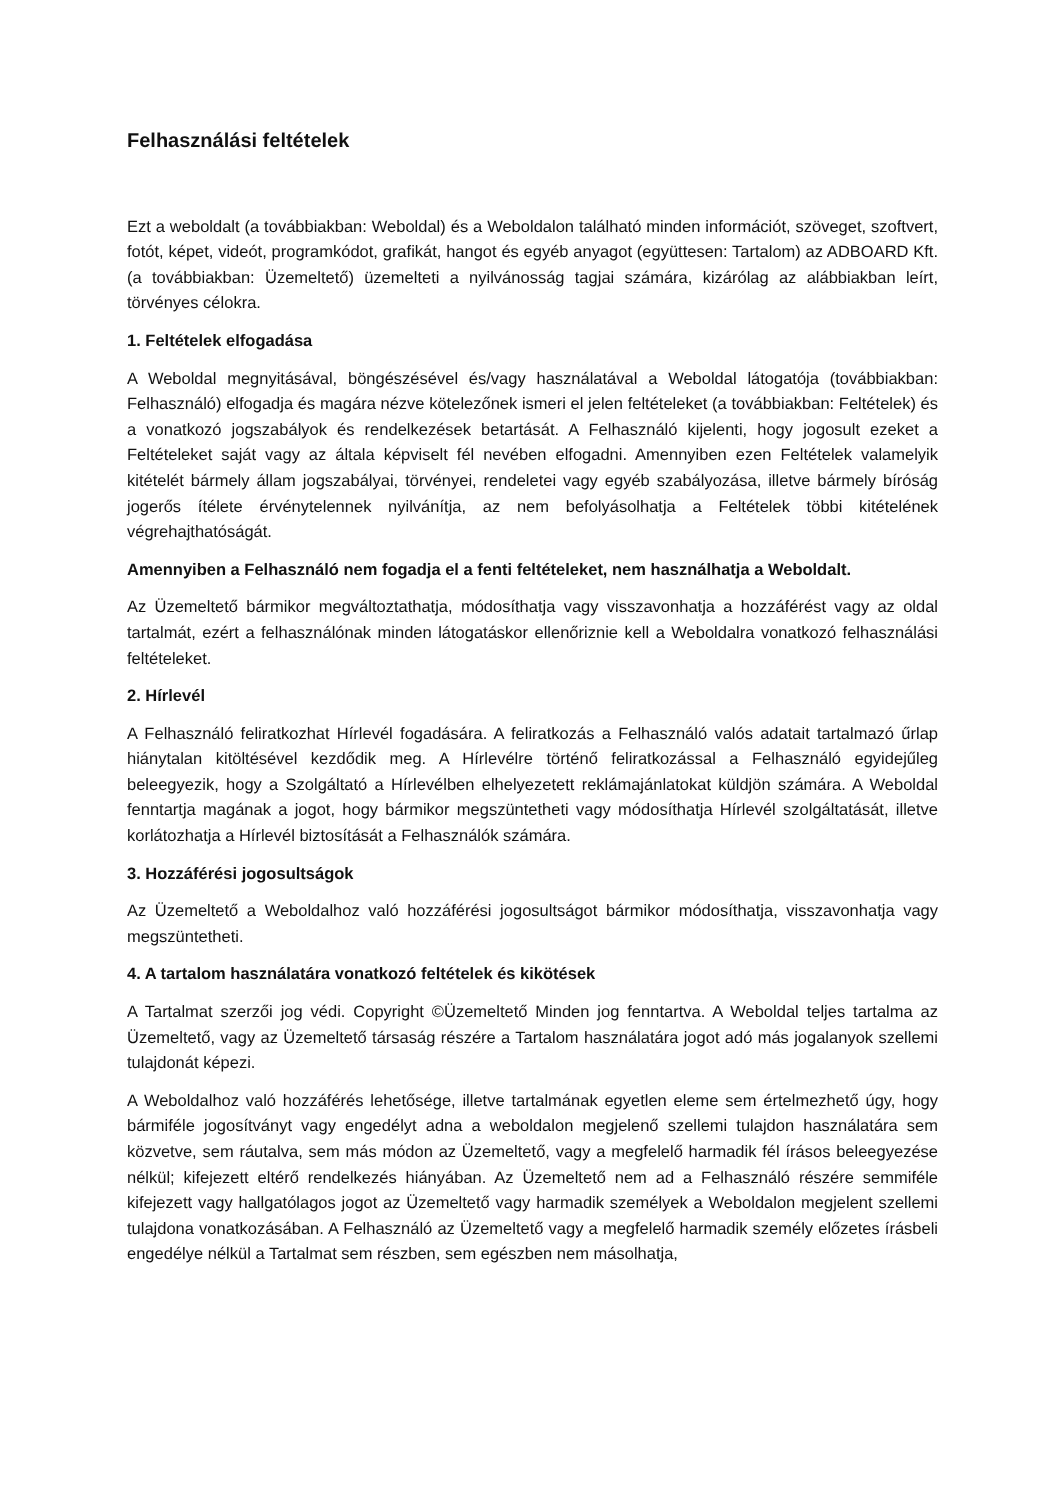Felhasználási feltételek
Ezt a weboldalt (a továbbiakban: Weboldal) és a Weboldalon található minden információt, szöveget, szoftvert, fotót, képet, videót, programkódot, grafikát, hangot és egyéb anyagot (együttesen: Tartalom) az ADBOARD Kft. (a továbbiakban: Üzemeltető) üzemelteti a nyilvánosság tagjai számára, kizárólag az alábbiakban leírt, törvényes célokra.
1. Feltételek elfogadása
A Weboldal megnyitásával, böngészésével és/vagy használatával a Weboldal látogatója (továbbiakban: Felhasználó) elfogadja és magára nézve kötelezőnek ismeri el jelen feltételeket (a továbbiakban: Feltételek) és a vonatkozó jogszabályok és rendelkezések betartását. A Felhasználó kijelenti, hogy jogosult ezeket a Feltételeket saját vagy az általa képviselt fél nevében elfogadni. Amennyiben ezen Feltételek valamelyik kitételét bármely állam jogszabályai, törvényei, rendeletei vagy egyéb szabályozása, illetve bármely bíróság jogerős ítélete érvénytelennek nyilvánítja, az nem befolyásolhatja a Feltételek többi kitételének végrehajthatóságát.
Amennyiben a Felhasználó nem fogadja el a fenti feltételeket, nem használhatja a Weboldalt.
Az Üzemeltető bármikor megváltoztathatja, módosíthatja vagy visszavonhatja a hozzáférést vagy az oldal tartalmát, ezért a felhasználónak minden látogatáskor ellenőriznie kell a Weboldalra vonatkozó felhasználási feltételeket.
2. Hírlevél
A Felhasználó feliratkozhat Hírlevél fogadására. A feliratkozás a Felhasználó valós adatait tartalmazó űrlap hiánytalan kitöltésével kezdődik meg. A Hírlevélre történő feliratkozással a Felhasználó egyidejűleg beleegyezik, hogy a Szolgáltató a Hírlevélben elhelyezetett reklámajánlatokat küldjön számára. A Weboldal fenntartja magának a jogot, hogy bármikor megszüntetheti vagy módosíthatja Hírlevél szolgáltatását, illetve korlátozhatja a Hírlevél biztosítását a Felhasználók számára.
3. Hozzáférési jogosultságok
Az Üzemeltető a Weboldalhoz való hozzáférési jogosultságot bármikor módosíthatja, visszavonhatja vagy megszüntetheti.
4. A tartalom használatára vonatkozó feltételek és kikötések
A Tartalmat szerzői jog védi. Copyright ©Üzemeltető Minden jog fenntartva. A Weboldal teljes tartalma az Üzemeltető, vagy az Üzemeltető társaság részére a Tartalom használatára jogot adó más jogalanyok szellemi tulajdonát képezi.
A Weboldalhoz való hozzáférés lehetősége, illetve tartalmának egyetlen eleme sem értelmezhető úgy, hogy bármiféle jogosítványt vagy engedélyt adna a weboldalon megjelenő szellemi tulajdon használatára sem közvetve, sem ráutalva, sem más módon az Üzemeltető, vagy a megfelelő harmadik fél írásos beleegyezése nélkül; kifejezett eltérő rendelkezés hiányában. Az Üzemeltető nem ad a Felhasználó részére semmiféle kifejezett vagy hallgatólagos jogot az Üzemeltető vagy harmadik személyek a Weboldalon megjelent szellemi tulajdona vonatkozásában. A Felhasználó az Üzemeltető vagy a megfelelő harmadik személy előzetes írásbeli engedélye nélkül a Tartalmat sem részben, sem egészben nem másolhatja,